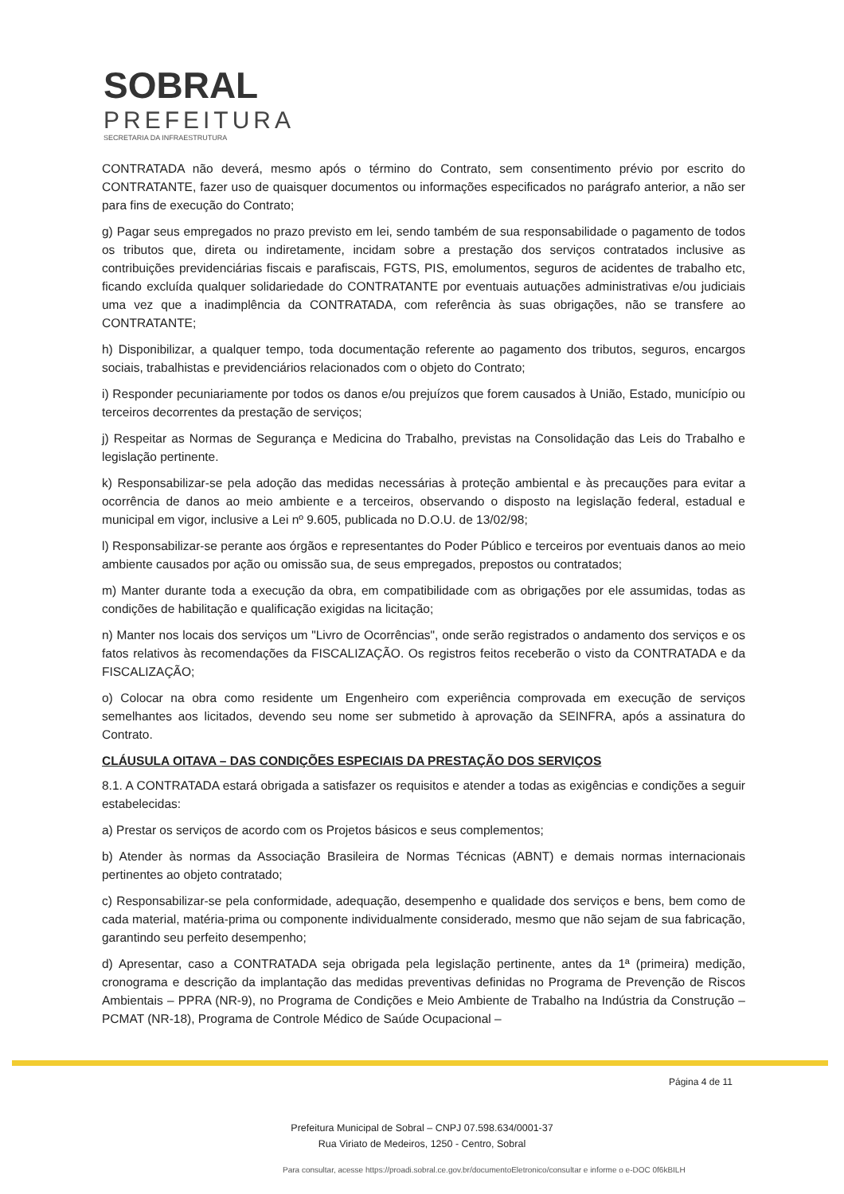SOBRAL
PREFEITURA
SECRETARIA DA INFRAESTRUTURA
CONTRATADA não deverá, mesmo após o término do Contrato, sem consentimento prévio por escrito do CONTRATANTE, fazer uso de quaisquer documentos ou informações especificados no parágrafo anterior, a não ser para fins de execução do Contrato;
g) Pagar seus empregados no prazo previsto em lei, sendo também de sua responsabilidade o pagamento de todos os tributos que, direta ou indiretamente, incidam sobre a prestação dos serviços contratados inclusive as contribuições previdenciárias fiscais e parafiscais, FGTS, PIS, emolumentos, seguros de acidentes de trabalho etc, ficando excluída qualquer solidariedade do CONTRATANTE por eventuais autuações administrativas e/ou judiciais uma vez que a inadimplência da CONTRATADA, com referência às suas obrigações, não se transfere ao CONTRATANTE;
h) Disponibilizar, a qualquer tempo, toda documentação referente ao pagamento dos tributos, seguros, encargos sociais, trabalhistas e previdenciários relacionados com o objeto do Contrato;
i) Responder pecuniariamente por todos os danos e/ou prejuízos que forem causados à União, Estado, município ou terceiros decorrentes da prestação de serviços;
j) Respeitar as Normas de Segurança e Medicina do Trabalho, previstas na Consolidação das Leis do Trabalho e legislação pertinente.
k) Responsabilizar-se pela adoção das medidas necessárias à proteção ambiental e às precauções para evitar a ocorrência de danos ao meio ambiente e a terceiros, observando o disposto na legislação federal, estadual e municipal em vigor, inclusive a Lei nº 9.605, publicada no D.O.U. de 13/02/98;
l) Responsabilizar-se perante aos órgãos e representantes do Poder Público e terceiros por eventuais danos ao meio ambiente causados por ação ou omissão sua, de seus empregados, prepostos ou contratados;
m) Manter durante toda a execução da obra, em compatibilidade com as obrigações por ele assumidas, todas as condições de habilitação e qualificação exigidas na licitação;
n) Manter nos locais dos serviços um "Livro de Ocorrências", onde serão registrados o andamento dos serviços e os fatos relativos às recomendações da FISCALIZAÇÃO. Os registros feitos receberão o visto da CONTRATADA e da FISCALIZAÇÃO;
o) Colocar na obra como residente um Engenheiro com experiência comprovada em execução de serviços semelhantes aos licitados, devendo seu nome ser submetido à aprovação da SEINFRA, após a assinatura do Contrato.
CLÁUSULA OITAVA – DAS CONDIÇÕES ESPECIAIS DA PRESTAÇÃO DOS SERVIÇOS
8.1. A CONTRATADA estará obrigada a satisfazer os requisitos e atender a todas as exigências e condições a seguir estabelecidas:
a) Prestar os serviços de acordo com os Projetos básicos e seus complementos;
b) Atender às normas da Associação Brasileira de Normas Técnicas (ABNT) e demais normas internacionais pertinentes ao objeto contratado;
c) Responsabilizar-se pela conformidade, adequação, desempenho e qualidade dos serviços e bens, bem como de cada material, matéria-prima ou componente individualmente considerado, mesmo que não sejam de sua fabricação, garantindo seu perfeito desempenho;
d) Apresentar, caso a CONTRATADA seja obrigada pela legislação pertinente, antes da 1ª (primeira) medição, cronograma e descrição da implantação das medidas preventivas definidas no Programa de Prevenção de Riscos Ambientais – PPRA (NR-9), no Programa de Condições e Meio Ambiente de Trabalho na Indústria da Construção – PCMAT (NR-18), Programa de Controle Médico de Saúde Ocupacional –
Página 4 de 11
Prefeitura Municipal de Sobral – CNPJ 07.598.634/0001-37
Rua Viriato de Medeiros, 1250 - Centro, Sobral
Para consultar, acesse https://proadi.sobral.ce.gov.br/documentoEletronico/consultar e informe o e-DOC 0f6kBILH